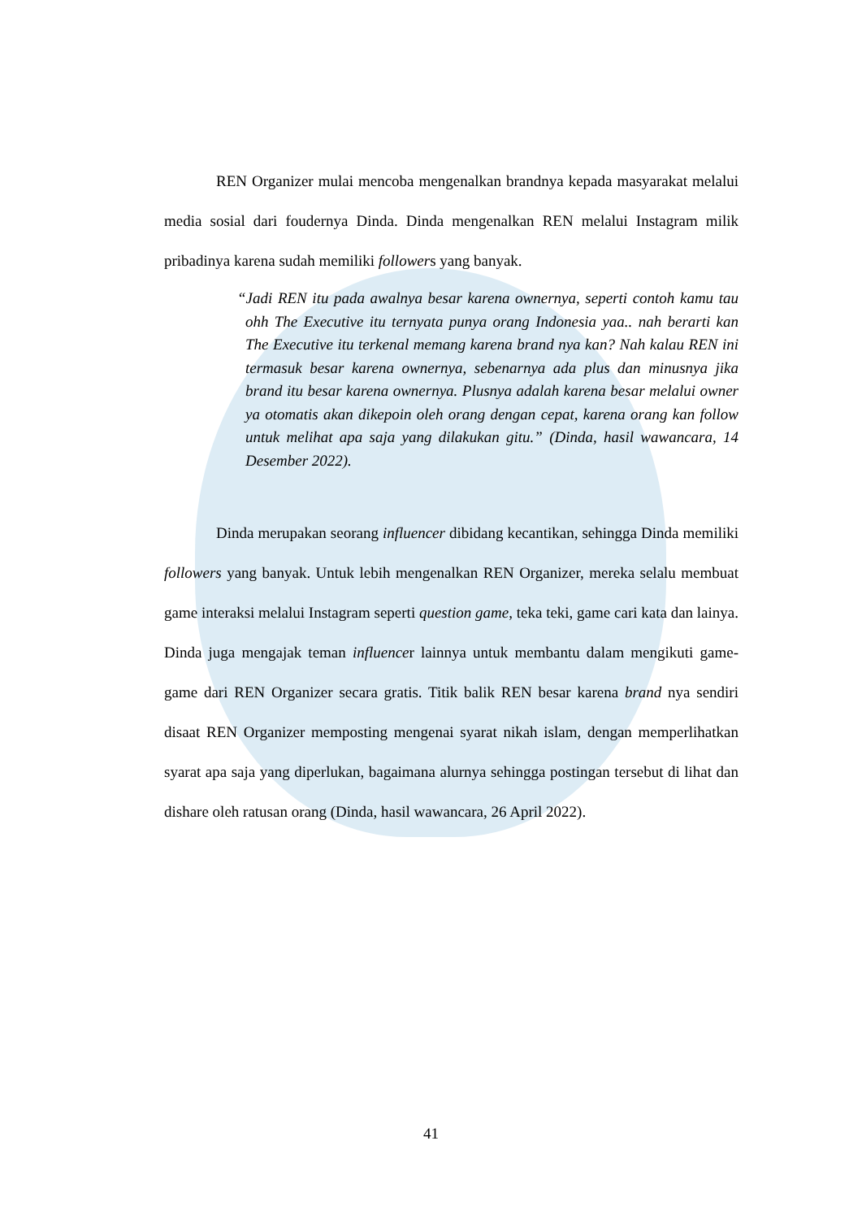REN Organizer mulai mencoba mengenalkan brandnya kepada masyarakat melalui media sosial dari foudernya Dinda. Dinda mengenalkan REN melalui Instagram milik pribadinya karena sudah memiliki followers yang banyak.
“Jadi REN itu pada awalnya besar karena ownernya, seperti contoh kamu tau ohh The Executive itu ternyata punya orang Indonesia yaa.. nah berarti kan The Executive itu terkenal memang karena brand nya kan? Nah kalau REN ini termasuk besar karena ownernya, sebenarnya ada plus dan minusnya jika brand itu besar karena ownernya. Plusnya adalah karena besar melalui owner ya otomatis akan dikepoin oleh orang dengan cepat, karena orang kan follow untuk melihat apa saja yang dilakukan gitu.” (Dinda, hasil wawancara, 14 Desember 2022).
Dinda merupakan seorang influencer dibidang kecantikan, sehingga Dinda memiliki followers yang banyak. Untuk lebih mengenalkan REN Organizer, mereka selalu membuat game interaksi melalui Instagram seperti question game, teka teki, game cari kata dan lainya. Dinda juga mengajak teman influencer lainnya untuk membantu dalam mengikuti game-game dari REN Organizer secara gratis. Titik balik REN besar karena brand nya sendiri disaat REN Organizer memposting mengenai syarat nikah islam, dengan memperlihatkan syarat apa saja yang diperlukan, bagaimana alurnya sehingga postingan tersebut di lihat dan dishare oleh ratusan orang (Dinda, hasil wawancara, 26 April 2022).
41